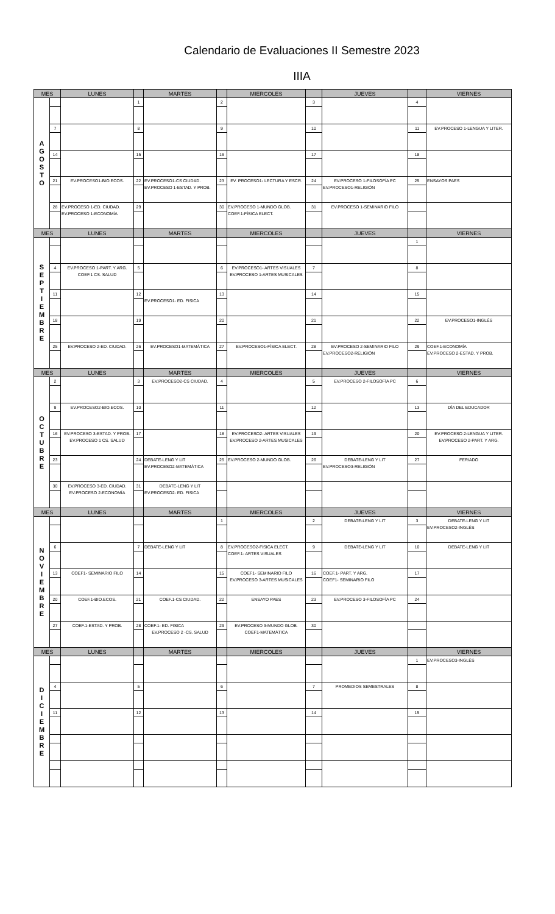Calendario de Evaluaciones II Semestre 2023
IIIA
| MES | | LUNES | | MARTES | | MIERCOLES | | JUEVES | | VIERNES |
| --- | --- | --- | --- | --- | --- | --- | --- | --- | --- | --- |
| A G O S T O | | | 1 | | 2 | | 3 | | 4 | |
| | 7 | | 8 | | 9 | | 10 | | 11 | EV.PROCESO 1-LENGUA Y LITER. |
| | 14 | | 15 | | 16 | | 17 | | 18 | |
| | 21 | EV.PROCESO1-BIO.ECOS. | 22 | EV.PROCESO1-CS CIUDAD. | 23 | EV. PROCESO1- LECTURA Y ESCR. | 24 | EV.PROCESO 1-FILOSOFÍA PC | 25 | ENSAYOS PAES |
| | | | | EV.PROCESO 1-ESTAD. Y PROB. | | | | EV.PROCESO1-RELIGIÓN | | |
| | 28 | EV.PROCESO 1-ED. CIUDAD. | 29 | | 30 | EV.PROCESO 1-MUNDO GLOB. | 31 | EV.PROCESO 1-SEMINARIO FILO | | |
| | | EV.PROCESO 1-ECONOMÍA | | | | COEF.1-FÍSICA ELECT. | | | | |
| MES | | LUNES | | MARTES | | MIERCOLES | | JUEVES | | VIERNES |
| S E P T I E M B R E | | | | | | | | | 1 | |
| | 4 | EV.PROCESO 1-PART. Y ARG. | 5 | | 6 | EV.PROCESO1- ARTES VISUALES | 7 | | 8 | |
| | | COEF.1 CS. SALUD | | | | EV.PROCESO 1-ARTES MUSICALES | | | | |
| | 11 | | 12 | | 13 | | 14 | | 15 | |
| | | | | EV.PROCESO1- ED. FISICA | | | | | | |
| | 18 | | 19 | | 20 | | 21 | | 22 | EV.PROCESO1-INGLÉS |
| | 25 | EV.PROCESO 2-ED. CIUDAD. | 26 | EV.PROCESO1-MATEMÁTICA | 27 | EV.PROCESO1-FÍSICA ELECT. | 28 | EV.PROCESO 2-SEMINARIO FILO | 29 | COEF.1-ECONOMÍA |
| | | | | | | | | EV.PROCESO2-RELIGIÓN | | EV.PROCESO 2-ESTAD. Y PROB. |
| MES | | LUNES | | MARTES | | MIERCOLES | | JUEVES | | VIERNES |
| O C T U B R E | 2 | | 3 | EV.PROCESO2-CS CIUDAD. | 4 | | 5 | EV.PROCESO 2-FILOSOFÍA PC | 6 | |
| | 9 | EV.PROCESO2-BIO.ECOS. | 10 | | 11 | | 12 | | 13 | DÍA DEL EDUCADOR |
| | 16 | EV.PROCESO 3-ESTAD. Y PROB. | 17 | | 18 | EV.PROCESO2- ARTES VISUALES | 19 | | 20 | EV.PROCESO 2-LENGUA Y LITER. |
| | | EV.PROCESO 1 CS. SALUD | | | | EV.PROCESO 2-ARTES MUSICALES | | | | EV.PROCESO 2-PART. Y ARG. |
| | 23 | | 24 | DEBATE-LENG Y LIT | 25 | EV.PROCESO 2-MUNDO GLOB. | 26 | DEBATE-LENG Y LIT | 27 | FERIADO |
| | | | | EV.PROCESO2-MATEMÁTICA | | | | EV.PROCESO3-RELIGIÓN | | |
| | 30 | EV.PROCESO 3-ED. CIUDAD. | 31 | DEBATE-LENG Y LIT | | | | | | |
| | | EV.PROCESO 2-ECONOMÍA | | EV.PROCESO2- ED. FISICA | | | | | | |
| MES | | LUNES | | MARTES | | MIERCOLES | | JUEVES | | VIERNES |
| N O V I E M B R E | | | | | 1 | | 2 | DEBATE-LENG Y LIT | 3 | DEBATE-LENG Y LIT |
| | | | | | | | | | | EV.PROCESO2-INGLÉS |
| | 6 | | 7 | DEBATE-LENG Y LIT | 8 | EV.PROCESO2-FÍSICA ELECT. | 9 | DEBATE-LENG Y LIT | 10 | DEBATE-LENG Y LIT |
| | | | | | | COEF.1- ARTES VISUALES | | | | |
| | 13 | COEF1- SEMINARIO FILO | 14 | | 15 | COEF1- SEMINARIO FILO | 16 | COEF.1- PART. Y ARG. | 17 | |
| | | | | | | EV.PROCESO 3-ARTES MUSICALES | | COEF1- SEMINARIO FILO | | |
| | 20 | COEF.1-BIO.ECOS. | 21 | COEF.1-CS CIUDAD. | 22 | ENSAYO PAES | 23 | EV.PROCESO 3-FILOSOFÍA PC | 24 | |
| | 27 | COEF.1-ESTAD. Y PROB. | 28 | COEF.1- ED. FISICA | 29 | EV.PROCESO 3-MUNDO GLOB. | 30 | | | |
| | | | | EV.PROCESO 2 -CS. SALUD | | COEF1-MATEMÁTICA | | | | |
| MES | | LUNES | | MARTES | | MIERCOLES | | JUEVES | | VIERNES |
| D I C I E M B R E | | | | | | | | | 1 | EV.PROCESO3-INGLÉS |
| | 4 | | 5 | | 6 | | 7 | PROMEDIOS SEMESTRALES | 8 | |
| | 11 | | 12 | | 13 | | 14 | | 15 | |